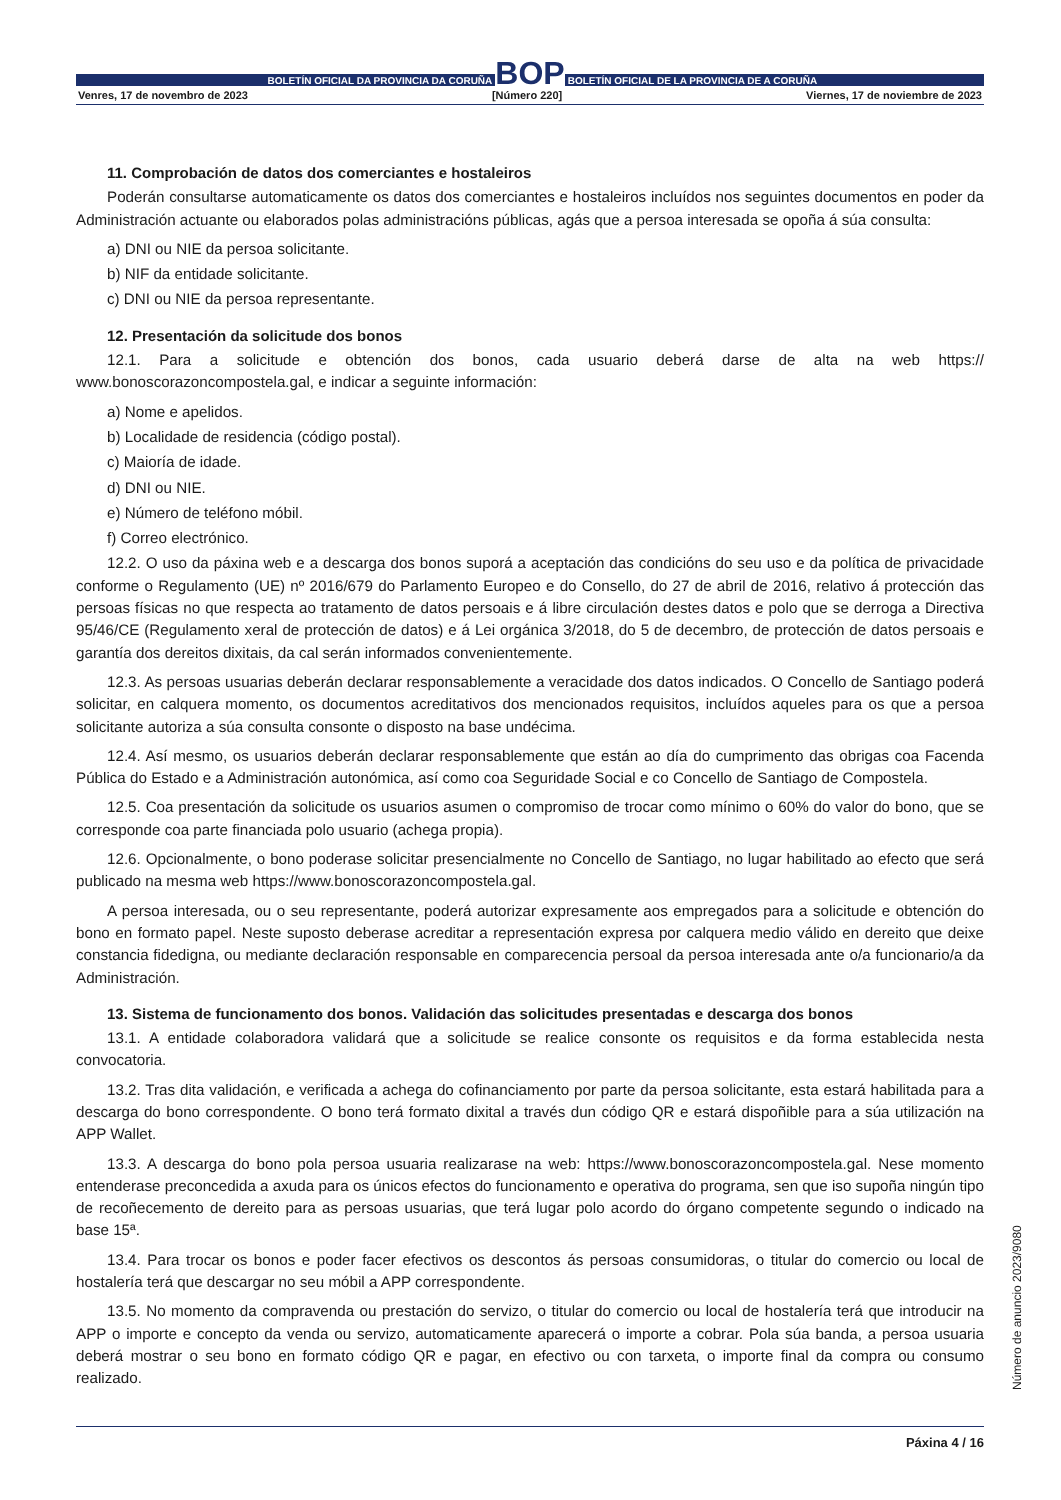BOLETÍN OFICIAL DA PROVINCIA DA CORUÑA BOP BOLETÍN OFICIAL DE LA PROVINCIA DE A CORUÑA
Venres, 17 de novembro de 2023 [Número 220] Viernes, 17 de noviembre de 2023
11. Comprobación de datos dos comerciantes e hostaleiros
Poderán consultarse automaticamente os datos dos comerciantes e hostaleiros incluídos nos seguintes documentos en poder da Administración actuante ou elaborados polas administracións públicas, agás que a persoa interesada se opoña á súa consulta:
a) DNI ou NIE da persoa solicitante.
b) NIF da entidade solicitante.
c) DNI ou NIE da persoa representante.
12. Presentación da solicitude dos bonos
12.1. Para a solicitude e obtención dos bonos, cada usuario deberá darse de alta na web https:// www.bonoscorazoncompostela.gal, e indicar a seguinte información:
a) Nome e apelidos.
b) Localidade de residencia (código postal).
c) Maioría de idade.
d) DNI ou NIE.
e) Número de teléfono móbil.
f) Correo electrónico.
12.2. O uso da páxina web e a descarga dos bonos suporá a aceptación das condicións do seu uso e da política de privacidade conforme o Regulamento (UE) nº 2016/679 do Parlamento Europeo e do Consello, do 27 de abril de 2016, relativo á protección das persoas físicas no que respecta ao tratamento de datos persoais e á libre circulación destes datos e polo que se derroga a Directiva 95/46/CE (Regulamento xeral de protección de datos) e á Lei orgánica 3/2018, do 5 de decembro, de protección de datos persoais e garantía dos dereitos dixitais, da cal serán informados convenientemente.
12.3. As persoas usuarias deberán declarar responsablemente a veracidade dos datos indicados. O Concello de Santiago poderá solicitar, en calquera momento, os documentos acreditativos dos mencionados requisitos, incluídos aqueles para os que a persoa solicitante autoriza a súa consulta consonte o disposto na base undécima.
12.4. Así mesmo, os usuarios deberán declarar responsablemente que están ao día do cumprimento das obrigas coa Facenda Pública do Estado e a Administración autonómica, así como coa Seguridade Social e co Concello de Santiago de Compostela.
12.5. Coa presentación da solicitude os usuarios asumen o compromiso de trocar como mínimo o 60% do valor do bono, que se corresponde coa parte financiada polo usuario (achega propia).
12.6. Opcionalmente, o bono poderase solicitar presencialmente no Concello de Santiago, no lugar habilitado ao efecto que será publicado na mesma web https://www.bonoscorazoncompostela.gal.
A persoa interesada, ou o seu representante, poderá autorizar expresamente aos empregados para a solicitude e obtención do bono en formato papel. Neste suposto deberase acreditar a representación expresa por calquera medio válido en dereito que deixe constancia fidedigna, ou mediante declaración responsable en comparecencia persoal da persoa interesada ante o/a funcionario/a da Administración.
13. Sistema de funcionamento dos bonos. Validación das solicitudes presentadas e descarga dos bonos
13.1. A entidade colaboradora validará que a solicitude se realice consonte os requisitos e da forma establecida nesta convocatoria.
13.2. Tras dita validación, e verificada a achega do cofinanciamento por parte da persoa solicitante, esta estará habilitada para a descarga do bono correspondente. O bono terá formato dixital a través dun código QR e estará dispoñible para a súa utilización na APP Wallet.
13.3. A descarga do bono pola persoa usuaria realizarase na web: https://www.bonoscorazoncompostela.gal. Nese momento entenderase preconcedida a axuda para os únicos efectos do funcionamento e operativa do programa, sen que iso supoña ningún tipo de recoñecemento de dereito para as persoas usuarias, que terá lugar polo acordo do órgano competente segundo o indicado na base 15ª.
13.4. Para trocar os bonos e poder facer efectivos os descontos ás persoas consumidoras, o titular do comercio ou local de hostalería terá que descargar no seu móbil a APP correspondente.
13.5. No momento da compravenda ou prestación do servizo, o titular do comercio ou local de hostalería terá que introducir na APP o importe e concepto da venda ou servizo, automaticamente aparecerá o importe a cobrar. Pola súa banda, a persoa usuaria deberá mostrar o seu bono en formato código QR e pagar, en efectivo ou con tarxeta, o importe final da compra ou consumo realizado.
Páxina 4 / 16
Número de anuncio 2023/9080